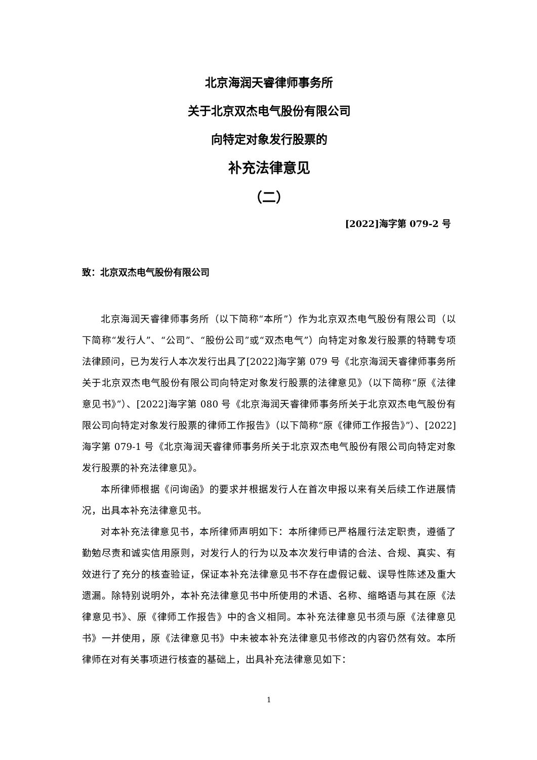北京海润天睿律师事务所
关于北京双杰电气股份有限公司
向特定对象发行股票的
补充法律意见
（二）
[2022]海字第 079-2 号
致：北京双杰电气股份有限公司
北京海润天睿律师事务所（以下简称“本所”）作为北京双杰电气股份有限公司（以下简称“发行人”、“公司”、“股份公司”或“双杰电气”）向特定对象发行股票的特聘专项法律顾问，已为发行人本次发行出具了[2022]海字第 079 号《北京海润天睿律师事务所关于北京双杰电气股份有限公司向特定对象发行股票的法律意见》（以下简称“原《法律意见书》”）、[2022]海字第 080 号《北京海润天睿律师事务所关于北京双杰电气股份有限公司向特定对象发行股票的律师工作报告》（以下简称“原《律师工作报告》”）、[2022]海字第 079-1 号《北京海润天睿律师事务所关于北京双杰电气股份有限公司向特定对象发行股票的补充法律意见》。
本所律师根据《问询函》的要求并根据发行人在首次申报以来有关后续工作进展情况，出具本补充法律意见书。
对本补充法律意见书，本所律师声明如下：本所律师已严格履行法定职责，遵循了勤勉尽责和诚实信用原则，对发行人的行为以及本次发行申请的合法、合规、真实、有效进行了充分的核查验证，保证本补充法律意见书不存在虚假记载、误导性陈述及重大遗漏。除特别说明外，本补充法律意见书中所使用的术语、名称、缩略语与其在原《法律意见书》、原《律师工作报告》中的含义相同。本补充法律意见书须与原《法律意见书》一并使用，原《法律意见书》中未被本补充法律意见书修改的内容仍然有效。本所律师在对有关事项进行核查的基础上，出具补充法律意见如下：
1